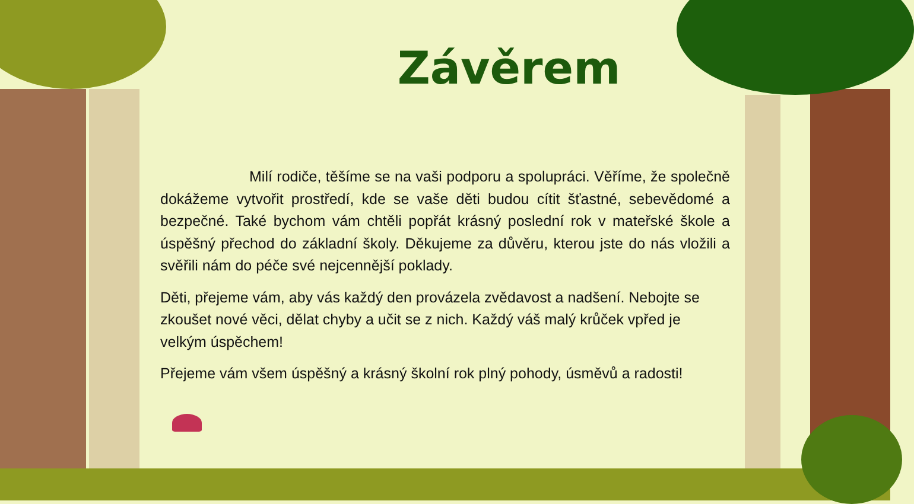Závěrem
Milí rodiče, těšíme se na vaši podporu a spolupráci. Věříme, že společně dokážeme vytvořit prostředí, kde se vaše děti budou cítit šťastné, sebevědomé a bezpečné. Také bychom vám chtěli popřát krásný poslední rok v mateřské škole a úspěšný přechod do základní školy. Děkujeme za důvěru, kterou jste do nás vložili a svěřili nám do péče své nejcennější poklady.
Děti, přejeme vám, aby vás každý den provázela zvědavost a nadšení. Nebojte se zkoušet nové věci, dělat chyby a učit se z nich. Každý váš malý krůček vpřed je velkým úspěchem!
Přejeme vám všem úspěšný a krásný školní rok plný pohody, úsměvů a radosti!